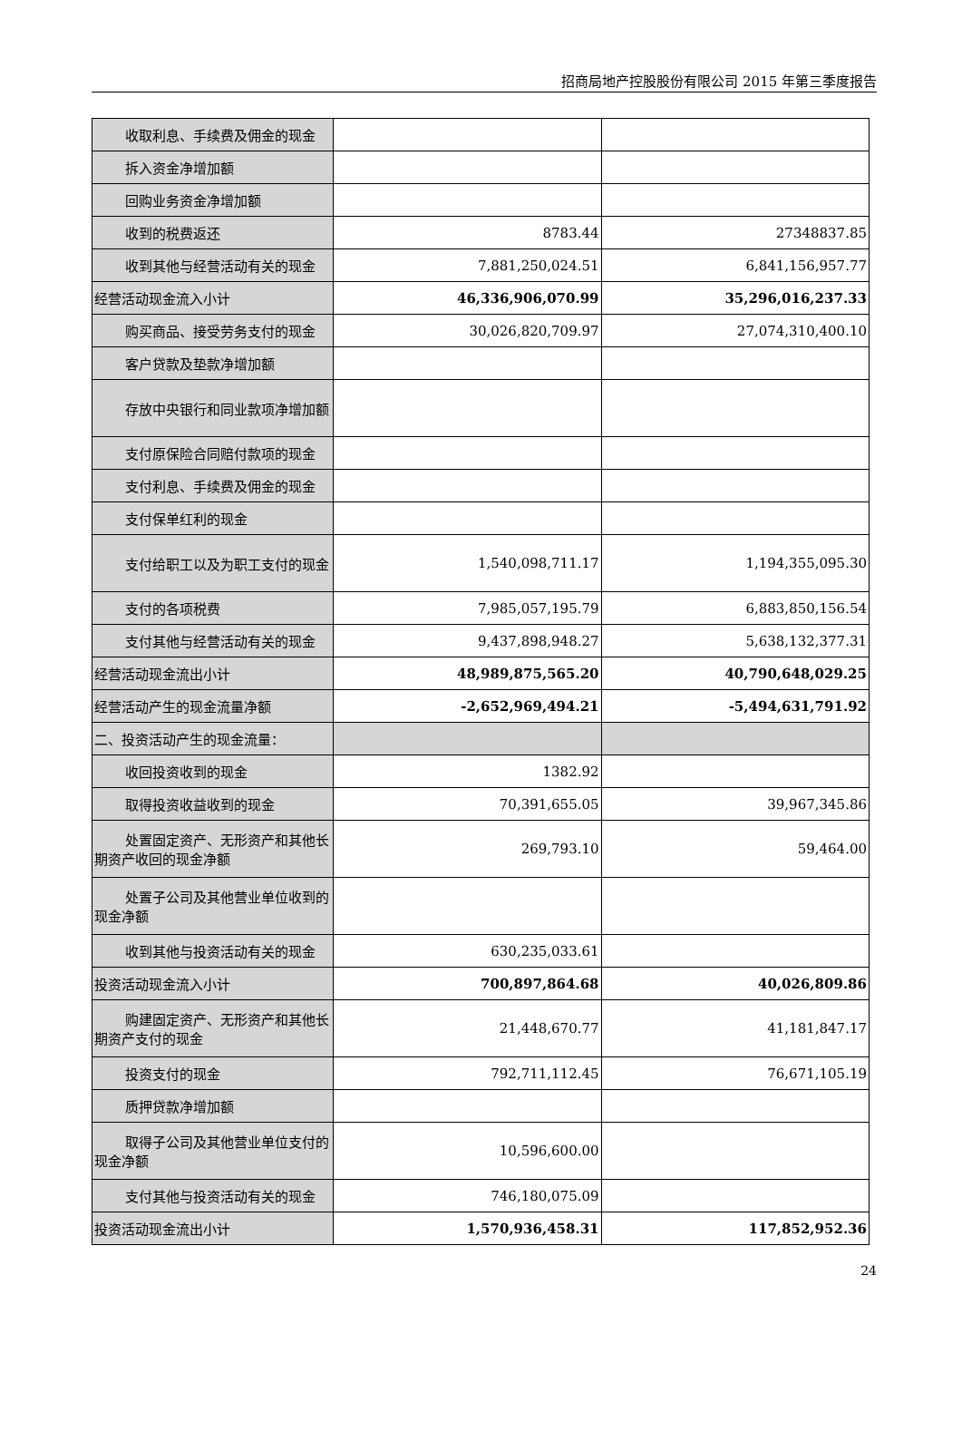招商局地产控股股份有限公司 2015 年第三季度报告
| 收取利息、手续费及佣金的现金 | | |
| 拆入资金净增加额 | | |
| 回购业务资金净增加额 | | |
| 收到的税费返还 | 8783.44 | 27348837.85 |
| 收到其他与经营活动有关的现金 | 7,881,250,024.51 | 6,841,156,957.77 |
| 经营活动现金流入小计 | 46,336,906,070.99 | 35,296,016,237.33 |
| 购买商品、接受劳务支付的现金 | 30,026,820,709.97 | 27,074,310,400.10 |
| 客户贷款及垫款净增加额 | | |
| 存放中央银行和同业款项净增加 额 | | |
| 支付原保险合同赔付款项的现金 | | |
| 支付利息、手续费及佣金的现金 | | |
| 支付保单红利的现金 | | |
| 支付给职工以及为职工支付的现 金 | 1,540,098,711.17 | 1,194,355,095.30 |
| 支付的各项税费 | 7,985,057,195.79 | 6,883,850,156.54 |
| 支付其他与经营活动有关的现金 | 9,437,898,948.27 | 5,638,132,377.31 |
| 经营活动现金流出小计 | 48,989,875,565.20 | 40,790,648,029.25 |
| 经营活动产生的现金流量净额 | -2,652,969,494.21 | -5,494,631,791.92 |
| 二、投资活动产生的现金流量： | | |
| 收回投资收到的现金 | 1382.92 | |
| 取得投资收益收到的现金 | 70,391,655.05 | 39,967,345.86 |
| 处置固定资产、无形资产和其他 长期资产收回的现金净额 | 269,793.10 | 59,464.00 |
| 处置子公司及其他营业单位收到 的现金净额 | | |
| 收到其他与投资活动有关的现金 | 630,235,033.61 | |
| 投资活动现金流入小计 | 700,897,864.68 | 40,026,809.86 |
| 购建固定资产、无形资产和其他 长期资产支付的现金 | 21,448,670.77 | 41,181,847.17 |
| 投资支付的现金 | 792,711,112.45 | 76,671,105.19 |
| 质押贷款净增加额 | | |
| 取得子公司及其他营业单位支付 的现金净额 | 10,596,600.00 | |
| 支付其他与投资活动有关的现金 | 746,180,075.09 | |
| 投资活动现金流出小计 | 1,570,936,458.31 | 117,852,952.36 |
24